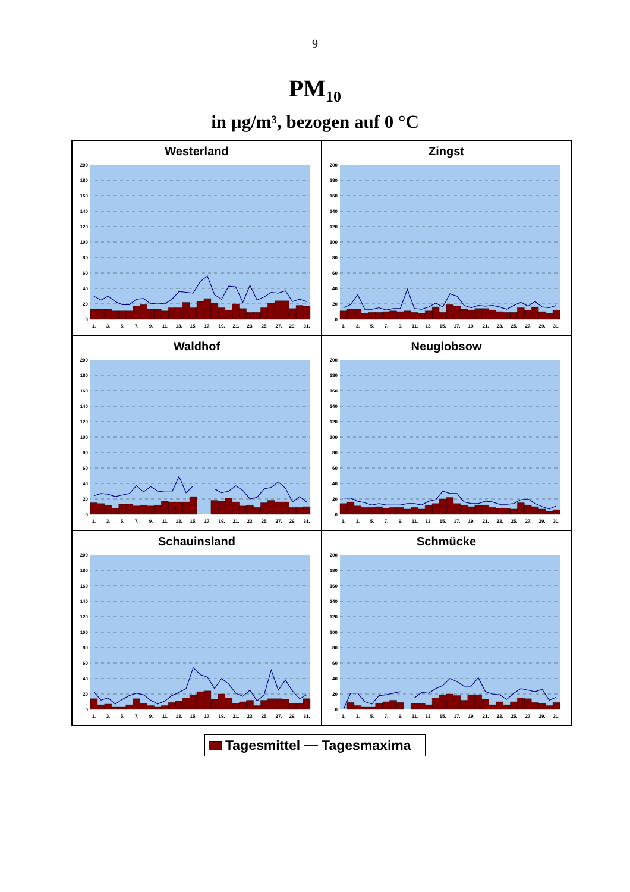9
PM<sub>10</sub>
in µg/m³, bezogen auf 0 °C
Westerland
0
20
40
60
80
100
120
140
160
180
200
1.
3.
5.
7.
9.
11.
13.
15.
17.
19.
21.
23.
25.
27.
29.
31.
Zingst
0
20
40
60
80
100
120
140
160
180
200
1.
3.
5.
7.
9.
11.
13.
15.
17.
19.
21.
23.
25.
27.
29.
31.
Waldhof
0
20
40
60
80
100
120
140
160
180
200
1.
3.
5.
7.
9.
11.
13.
15.
17.
19.
21.
23.
25.
27.
29.
31.
Neuglobsow
0
20
40
60
80
100
120
140
160
180
200
1.
3.
5.
7.
9.
11.
13.
15.
17.
19.
21.
23.
25.
27.
29.
31.
Schauinsland
0
20
40
60
80
100
120
140
160
180
200
1.
3.
5.
7.
9.
11.
13.
15.
17.
19.
21.
23.
25.
27.
29.
31.
Schmücke
0
20
40
60
80
100
120
140
160
180
200
1.
3.
5.
7.
9.
11.
13.
15.
17.
19.
21.
23.
25.
27.
29.
31.
Tagesmittel Tagesmaxima